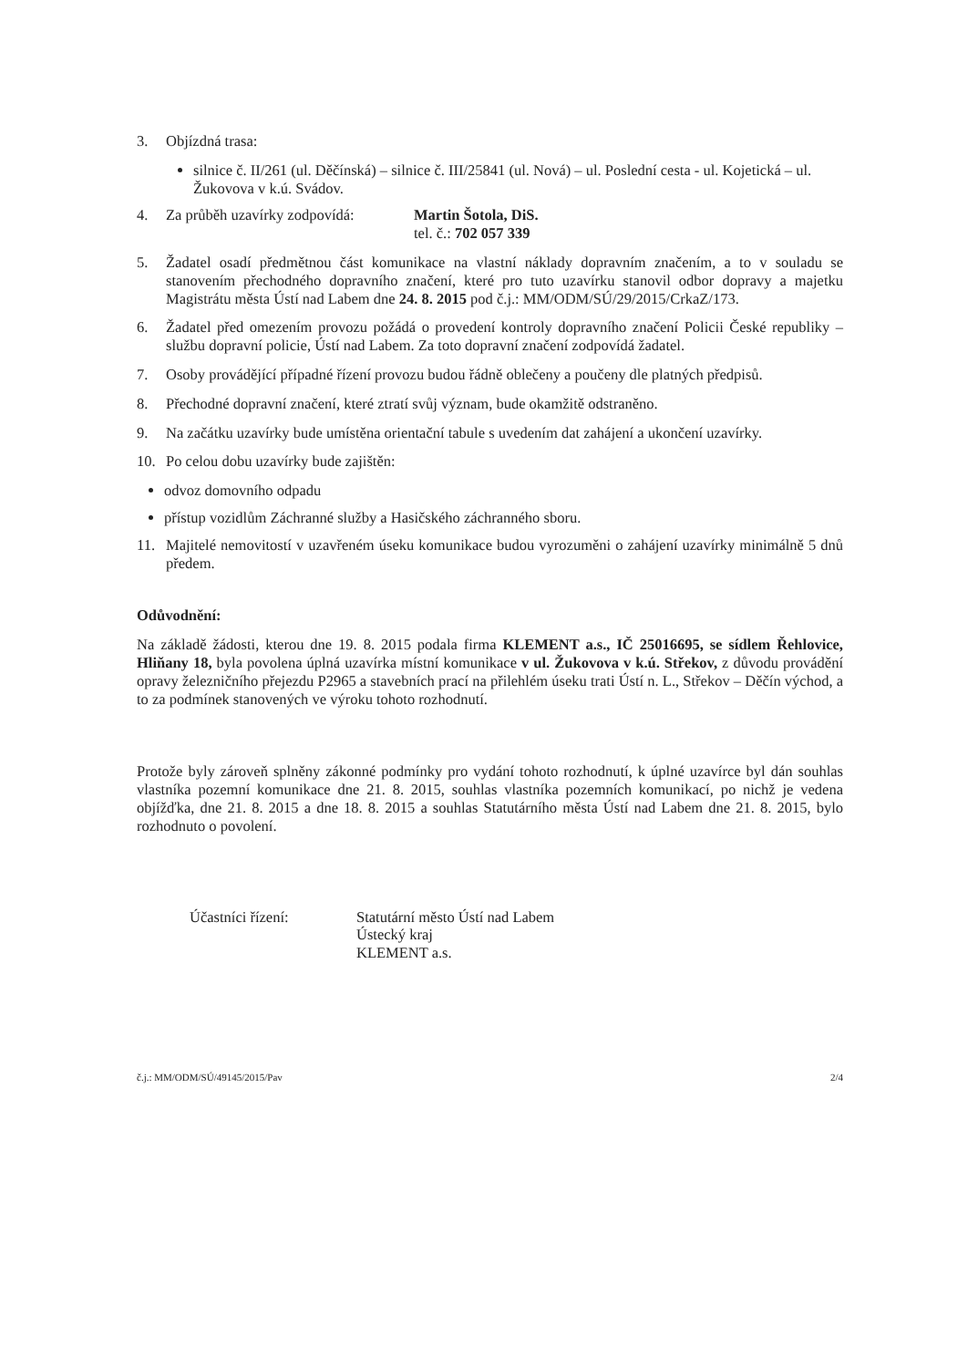3. Objízdná trasa:
silnice č. II/261 (ul. Děčínská) – silnice č. III/25841 (ul. Nová) – ul. Poslední cesta - ul. Kojetická – ul. Žukovova v k.ú. Svádov.
4. Za průběh uzavírky zodpovídá: Martin Šotola, DiS.
tel. č.: 702 057 339
5. Žadatel osadí předmětnou část komunikace na vlastní náklady dopravním značením, a to v souladu se stanovením přechodného dopravního značení, které pro tuto uzavírku stanovil odbor dopravy a majetku Magistrátu města Ústí nad Labem dne 24. 8. 2015 pod č.j.: MM/ODM/SÚ/29/2015/CrkaZ/173.
6. Žadatel před omezením provozu požádá o provedení kontroly dopravního značení Policii České republiky – službu dopravní policie, Ústí nad Labem. Za toto dopravní značení zodpovídá žadatel.
7. Osoby provádějící případné řízení provozu budou řádně oblečeny a poučeny dle platných předpisů.
8. Přechodné dopravní značení, které ztratí svůj význam, bude okamžitě odstraněno.
9. Na začátku uzavírky bude umístěna orientační tabule s uvedením dat zahájení a ukončení uzavírky.
10. Po celou dobu uzavírky bude zajištěn:
odvoz domovního odpadu
přístup vozidlům Záchranné služby a Hasičského záchranného sboru.
11. Majitelé nemovitostí v uzavřeném úseku komunikace budou vyrozuměni o zahájení uzavírky minimálně 5 dnů předem.
Odůvodnění:
Na základě žádosti, kterou dne 19. 8. 2015 podala firma KLEMENT a.s., IČ 25016695, se sídlem Řehlovice, Hliňany 18, byla povolena úplná uzavírka místní komunikace v ul. Žukovova v k.ú. Střekov, z důvodu provádění opravy železničního přejezdu P2965 a stavebních prací na přilehlém úseku trati Ústí n. L., Střekov – Děčín východ, a to za podmínek stanovených ve výroku tohoto rozhodnutí.
Protože byly zároveň splněny zákonné podmínky pro vydání tohoto rozhodnutí, k úplné uzavírce byl dán souhlas vlastníka pozemní komunikace dne 21. 8. 2015, souhlas vlastníka pozemních komunikací, po nichž je vedena objížďka, dne 21. 8. 2015 a dne 18. 8. 2015 a souhlas Statutárního města Ústí nad Labem dne 21. 8. 2015, bylo rozhodnuto o povolení.
Účastníci řízení: Statutární město Ústí nad Labem
Ústecký kraj
KLEMENT a.s.
č.j.: MM/ODM/SÚ/49145/2015/Pav 2/4